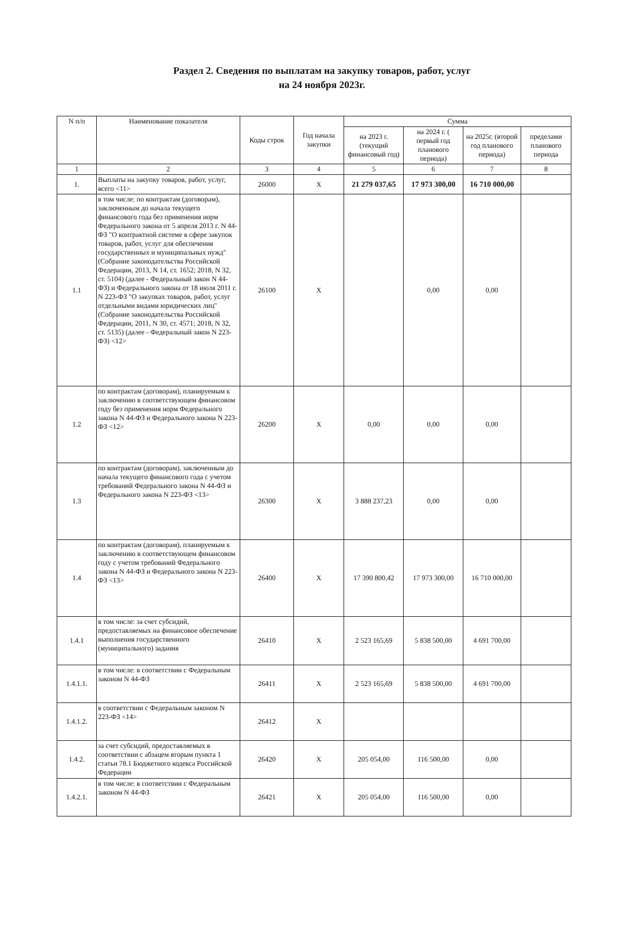Раздел 2. Сведения по выплатам на закупку товаров, работ, услуг
на 24 ноября 2023г.
| N п/п | Наименование показателя | Коды строк | Год начала закупки | Сумма | | | |
| --- | --- | --- | --- | --- | --- | --- | --- |
| | | | | на 2023 г. (текущий финансовый год) | на 2024 г. ( первый год планового периода) | на 2025г. (второй год планового периода) | пределами планового периода |
| 1 | 2 | 3 | 4 | 5 | 6 | 7 | 8 |
| 1. | Выплаты на закупку товаров, работ, услуг, всего <11> | 26000 | X | 21 279 037,65 | 17 973 300,00 | 16 710 000,00 | |
| 1.1 | в том числе: по контрактам (договорам), заключенным до начала текущего финансового года без применения норм Федерального закона от 5 апреля 2013 г. N 44-ФЗ "О контрактной системе в сфере закупок товаров, работ, услуг для обеспечения государственных и муниципальных нужд" (Собрание законодательства Российской Федерации, 2013, N 14, ст. 1652; 2018, N 32, ст. 5104) (далее - Федеральный закон N 44-ФЗ) и Федерального закона от 18 июля 2011 г. N 223-ФЗ "О закупках товаров, работ, услуг отдельными видами юридических лиц" (Собрание законодательства Российской Федерации, 2011, N 30, ст. 4571; 2018, N 32, ст. 5135) (далее - Федеральный закон N 223-ФЗ) <12> | 26100 | X | | 0,00 | 0,00 | |
| 1.2 | по контрактам (договорам), планируемым к заключению в соответствующем финансовом году без применения норм Федерального закона N 44-ФЗ и Федерального закона N 223-ФЗ <12> | 26200 | X | 0,00 | 0,00 | 0,00 | |
| 1.3 | по контрактам (договорам), заключенным до начала текущего финансового года с учетом требований Федерального закона N 44-ФЗ и Федерального закона N 223-ФЗ <13> | 26300 | X | 3 888 237,23 | 0,00 | 0,00 | |
| 1.4 | по контрактам (договорам), планируемым к заключению в соответствующем финансовом году с учетом требований Федерального закона N 44-ФЗ и Федерального закона N 223-ФЗ <13> | 26400 | X | 17 390 800,42 | 17 973 300,00 | 16 710 000,00 | |
| 1.4.1 | в том числе: за счет субсидий, предоставляемых на финансовое обеспечение выполнения государственного (муниципального) задания | 26410 | X | 2 523 165,69 | 5 838 500,00 | 4 691 700,00 | |
| 1.4.1.1. | в том числе: в соответствии с Федеральным законом N 44-ФЗ | 26411 | X | 2 523 165,69 | 5 838 500,00 | 4 691 700,00 | |
| 1.4.1.2. | в соответствии с Федеральным законом N 223-ФЗ <14> | 26412 | X | | | | |
| 1.4.2. | за счет субсидий, предоставляемых в соответствии с абзацем вторым пункта 1 статьи 78.1 Бюджетного кодекса Российской Федерации | 26420 | X | 205 054,00 | 116 500,00 | 0,00 | |
| 1.4.2.1. | в том числе: в соответствии с Федеральным законом N 44-ФЗ | 26421 | X | 205 054,00 | 116 500,00 | 0,00 | |